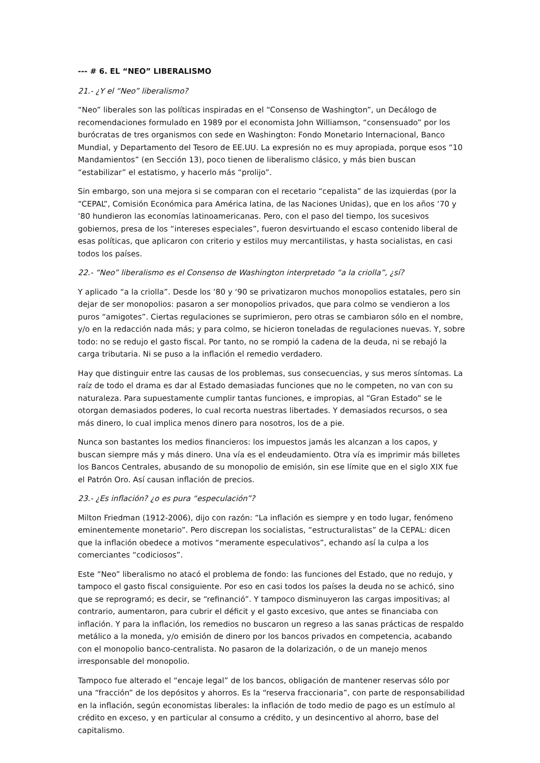--- # 6. EL “NEO” LIBERALISMO
21.- ¿Y el “Neo” liberalismo?
“Neo” liberales son las políticas inspiradas en el “Consenso de Washington”, un Decálogo de recomendaciones formulado en 1989 por el economista John Williamson, “consensuado” por los burócratas de tres organismos con sede en Washington: Fondo Monetario Internacional, Banco Mundial, y Departamento del Tesoro de EE.UU. La expresión no es muy apropiada, porque esos “10 Mandamientos” (en Sección 13), poco tienen de liberalismo clásico, y más bien buscan “estabilizar” el estatismo, y hacerlo más “prolijo”.
Sin embargo, son una mejora si se comparan con el recetario “cepalista” de las izquierdas (por la “CEPAL”, Comisión Económica para América latina, de las Naciones Unidas), que en los años ‘70 y ‘80 hundieron las economías latinoamericanas. Pero, con el paso del tiempo, los sucesivos gobiernos, presa de los “intereses especiales”, fueron desvirtuando el escaso contenido liberal de esas políticas, que aplicaron con criterio y estilos muy mercantilistas, y hasta socialistas, en casi todos los países.
22.- “Neo” liberalismo es el Consenso de Washington interpretado “a la criolla”, ¿sí?
Y aplicado “a la criolla”. Desde los ‘80 y ‘90 se privatizaron muchos monopolios estatales, pero sin dejar de ser monopolios: pasaron a ser monopolios privados, que para colmo se vendieron a los puros “amigotes”. Ciertas regulaciones se suprimieron, pero otras se cambiaron sólo en el nombre, y/o en la redacción nada más; y para colmo, se hicieron toneladas de regulaciones nuevas. Y, sobre todo: no se redujo el gasto fiscal. Por tanto, no se rompió la cadena de la deuda, ni se rebajó la carga tributaria. Ni se puso a la inflación el remedio verdadero.
Hay que distinguir entre las causas de los problemas, sus consecuencias, y sus meros síntomas. La raíz de todo el drama es dar al Estado demasiadas funciones que no le competen, no van con su naturaleza. Para supuestamente cumplir tantas funciones, e impropias, al “Gran Estado” se le otorgan demasiados poderes, lo cual recorta nuestras libertades. Y demasiados recursos, o sea más dinero, lo cual implica menos dinero para nosotros, los de a pie.
Nunca son bastantes los medios financieros: los impuestos jamás les alcanzan a los capos, y buscan siempre más y más dinero. Una vía es el endeudamiento. Otra vía es imprimir más billetes los Bancos Centrales, abusando de su monopolio de emisión, sin ese límite que en el siglo XIX fue el Patrón Oro. Así causan inflación de precios.
23.- ¿Es inflación? ¿o es pura “especulación”?
Milton Friedman (1912-2006), dijo con razón: “La inflación es siempre y en todo lugar, fenómeno eminentemente monetario”. Pero discrepan los socialistas, “estructuralistas” de la CEPAL: dicen que la inflación obedece a motivos “meramente especulativos”, echando así la culpa a los comerciantes “codiciosos”.
Este “Neo” liberalismo no atacó el problema de fondo: las funciones del Estado, que no redujo, y tampoco el gasto fiscal consiguiente. Por eso en casi todos los países la deuda no se achicó, sino que se reprogramó; es decir, se “refinanció”. Y tampoco disminuyeron las cargas impositivas; al contrario, aumentaron, para cubrir el déficit y el gasto excesivo, que antes se financiaba con inflación. Y para la inflación, los remedios no buscaron un regreso a las sanas prácticas de respaldo metálico a la moneda, y/o emisión de dinero por los bancos privados en competencia, acabando con el monopolio banco-centralista. No pasaron de la dolarización, o de un manejo menos irresponsable del monopolio.
Tampoco fue alterado el “encaje legal” de los bancos, obligación de mantener reservas sólo por una “fracción” de los depósitos y ahorros. Es la “reserva fraccionaria”, con parte de responsabilidad en la inflación, según economistas liberales: la inflación de todo medio de pago es un estímulo al crédito en exceso, y en particular al consumo a crédito, y un desincentivo al ahorro, base del capitalismo.